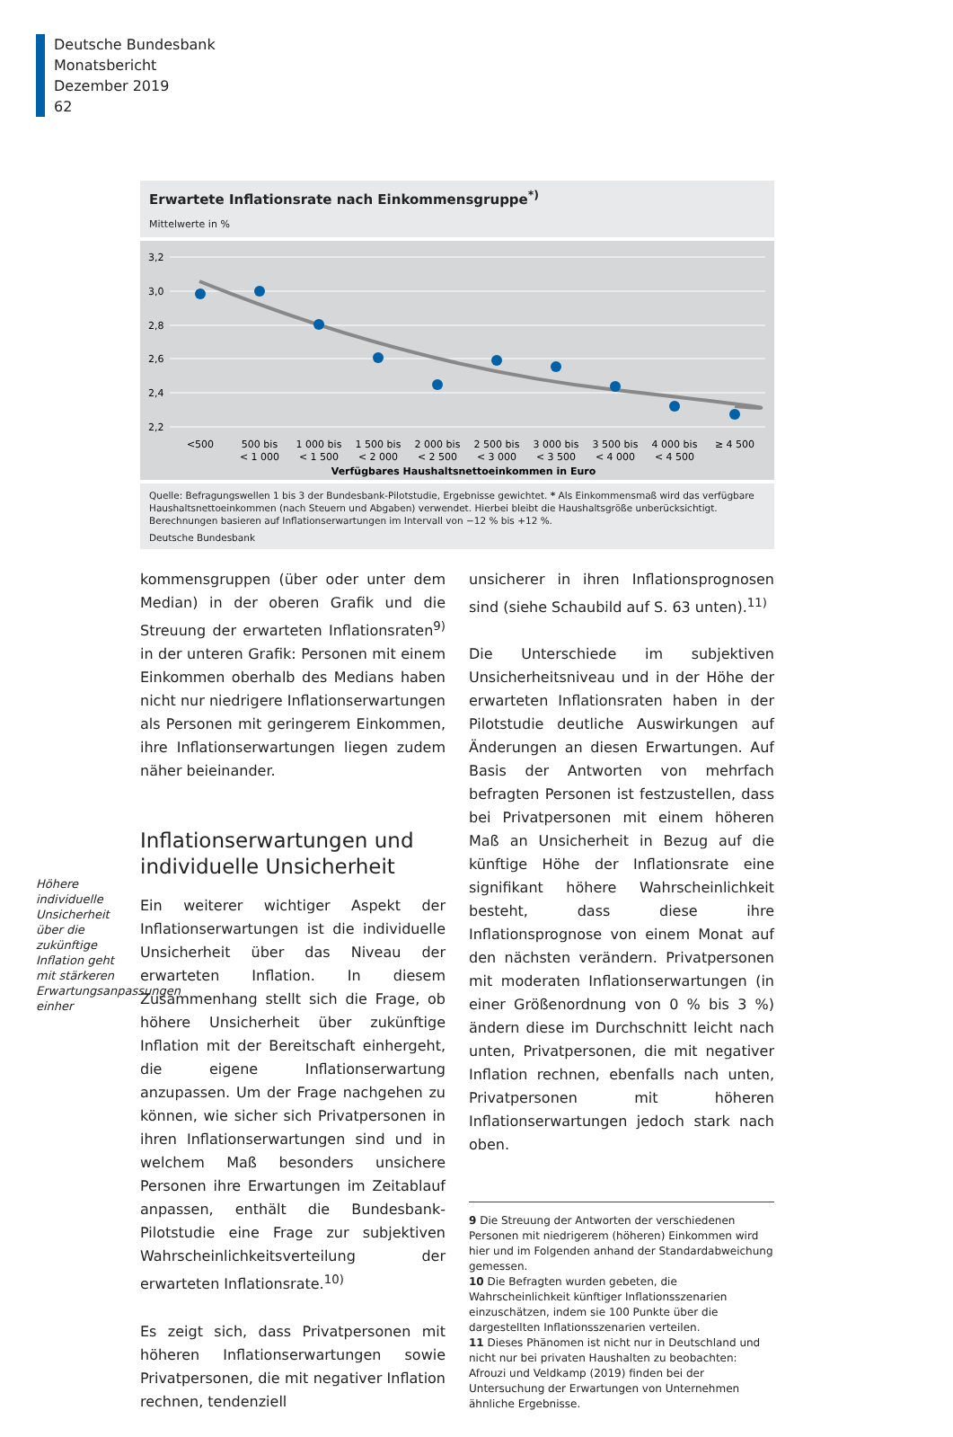Deutsche Bundesbank
Monatsbericht
Dezember 2019
62
Erwartete Inflationsrate nach Einkommensgruppe<sup>*)</sup>
Mittelwerte in %
3,2
3,0
2,8
2,6
2,4
2,2
<500
500 bis
< 1 000
1 000 bis
< 1 500
1 500 bis
< 2 000
2 000 bis
< 2 500
2 500 bis
< 3 000
3 000 bis
< 3 500
3 500 bis
< 4 000
4 000 bis
< 4 500
≥ 4 500
Verfügbares Haushaltsnettoeinkommen in Euro
Quelle: Befragungswellen 1 bis 3 der Bundesbank-Pilotstudie, Ergebnisse gewichtet. * Als Einkommensmaß wird das verfügbare Haushaltsnettoeinkommen (nach Steuern und Abgaben) verwendet. Hierbei bleibt die Haushaltsgröße unberücksichtigt. Berechnungen basieren auf Inflationserwartungen im Intervall von −12 % bis +12 %.
Deutsche Bundesbank
Höhere individuelle Unsicherheit über die zukünftige Inflation geht mit stärkeren Erwartungsanpassungen einher
kommensgruppen (über oder unter dem Median) in der oberen Grafik und die Streuung der erwarteten Inflationsraten<sup>9)</sup> in der unteren Grafik: Personen mit einem Einkommen oberhalb des Medians haben nicht nur niedrigere Inflationserwartungen als Personen mit geringerem Einkommen, ihre Inflationserwartungen liegen zudem näher beieinander.
Inflationserwartungen und individuelle Unsicherheit
Ein weiterer wichtiger Aspekt der Inflationserwartungen ist die individuelle Unsicherheit über das Niveau der erwarteten Inflation. In diesem Zusammenhang stellt sich die Frage, ob höhere Unsicherheit über zukünftige Inflation mit der Bereitschaft einhergeht, die eigene Inflationserwartung anzupassen. Um der Frage nachgehen zu können, wie sicher sich Privatpersonen in ihren Inflationserwartungen sind und in welchem Maß besonders unsichere Personen ihre Erwartungen im Zeitablauf anpassen, enthält die Bundesbank-Pilotstudie eine Frage zur subjektiven Wahrscheinlichkeitsverteilung der erwarteten Inflationsrate.<sup>10)</sup>
Es zeigt sich, dass Privatpersonen mit höheren Inflationserwartungen sowie Privatpersonen, die mit negativer Inflation rechnen, tendenziell
unsicherer in ihren Inflationsprognosen sind (siehe Schaubild auf S. 63 unten).<sup>11)</sup>
Die Unterschiede im subjektiven Unsicherheitsniveau und in der Höhe der erwarteten Inflationsraten haben in der Pilotstudie deutliche Auswirkungen auf Änderungen an diesen Erwartungen. Auf Basis der Antworten von mehrfach befragten Personen ist festzustellen, dass bei Privatpersonen mit einem höheren Maß an Unsicherheit in Bezug auf die künftige Höhe der Inflationsrate eine signifikant höhere Wahrscheinlichkeit besteht, dass diese ihre Inflationsprognose von einem Monat auf den nächsten verändern. Privatpersonen mit moderaten Inflationserwartungen (in einer Größenordnung von 0 % bis 3 %) ändern diese im Durchschnitt leicht nach unten, Privatpersonen, die mit negativer Inflation rechnen, ebenfalls nach unten, Privatpersonen mit höheren Inflationserwartungen jedoch stark nach oben.
9 Die Streuung der Antworten der verschiedenen Personen mit niedrigerem (höheren) Einkommen wird hier und im Folgenden anhand der Standardabweichung gemessen.
10 Die Befragten wurden gebeten, die Wahrscheinlichkeit künftiger Inflationsszenarien einzuschätzen, indem sie 100 Punkte über die dargestellten Inflationsszenarien verteilen.
11 Dieses Phänomen ist nicht nur in Deutschland und nicht nur bei privaten Haushalten zu beobachten: Afrouzi und Veldkamp (2019) finden bei der Untersuchung der Erwartungen von Unternehmen ähnliche Ergebnisse.